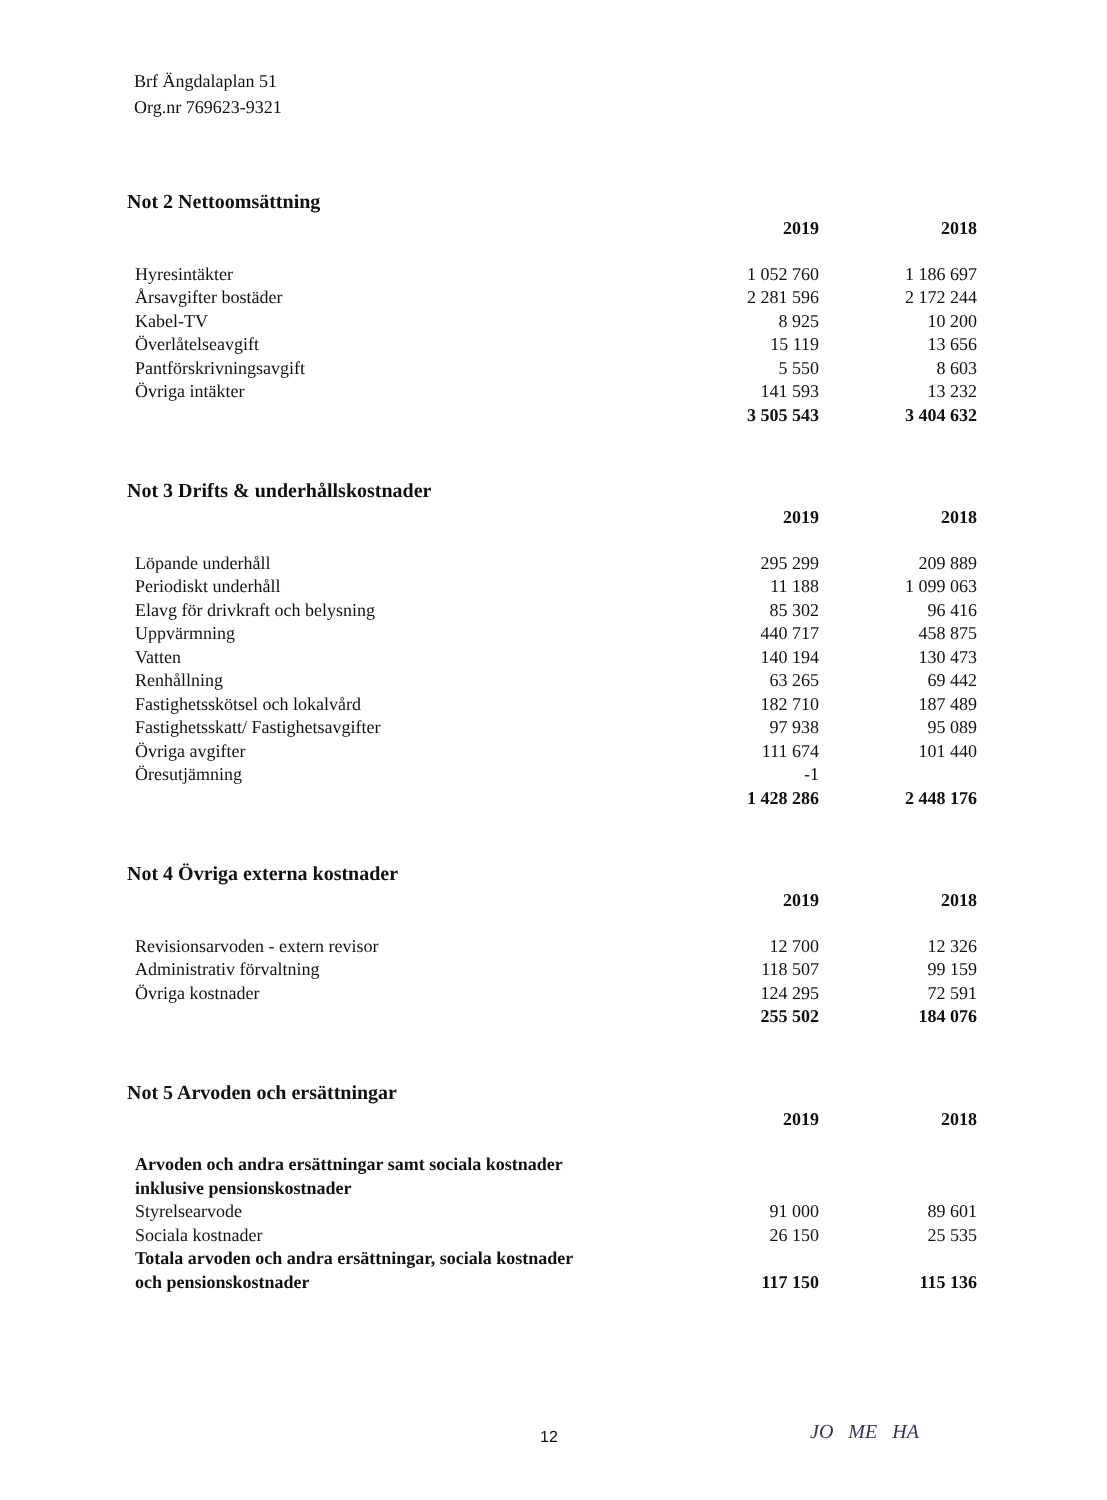Brf Ängdalaplan 51
Org.nr 769623-9321
Not 2 Nettoomsättning
| | 2019 | 2018 |
| Hyresintäkter | 1 052 760 | 1 186 697 |
| Årsavgifter bostäder | 2 281 596 | 2 172 244 |
| Kabel-TV | 8 925 | 10 200 |
| Överlåtelseavgift | 15 119 | 13 656 |
| Pantförskrivningsavgift | 5 550 | 8 603 |
| Övriga intäkter | 141 593 | 13 232 |
| | 3 505 543 | 3 404 632 |
Not 3 Drifts & underhållskostnader
| | 2019 | 2018 |
| Löpande underhåll | 295 299 | 209 889 |
| Periodiskt underhåll | 11 188 | 1 099 063 |
| Elavg för drivkraft och belysning | 85 302 | 96 416 |
| Uppvärmning | 440 717 | 458 875 |
| Vatten | 140 194 | 130 473 |
| Renhållning | 63 265 | 69 442 |
| Fastighetsskötsel och lokalvård | 182 710 | 187 489 |
| Fastighetsskatt/ Fastighetsavgifter | 97 938 | 95 089 |
| Övriga avgifter | 111 674 | 101 440 |
| Öresutjämning | -1 | |
| | 1 428 286 | 2 448 176 |
Not 4 Övriga externa kostnader
| | 2019 | 2018 |
| Revisionsarvoden - extern revisor | 12 700 | 12 326 |
| Administrativ förvaltning | 118 507 | 99 159 |
| Övriga kostnader | 124 295 | 72 591 |
| | 255 502 | 184 076 |
Not 5 Arvoden och ersättningar
| | 2019 | 2018 |
| Arvoden och andra ersättningar samt sociala kostnader inklusive pensionskostnader | | |
| Styrelsearvode | 91 000 | 89 601 |
| Sociala kostnader | 26 150 | 25 535 |
| Totala arvoden och andra ersättningar, sociala kostnader och pensionskostnader | 117 150 | 115 136 |
12 JO ME HA